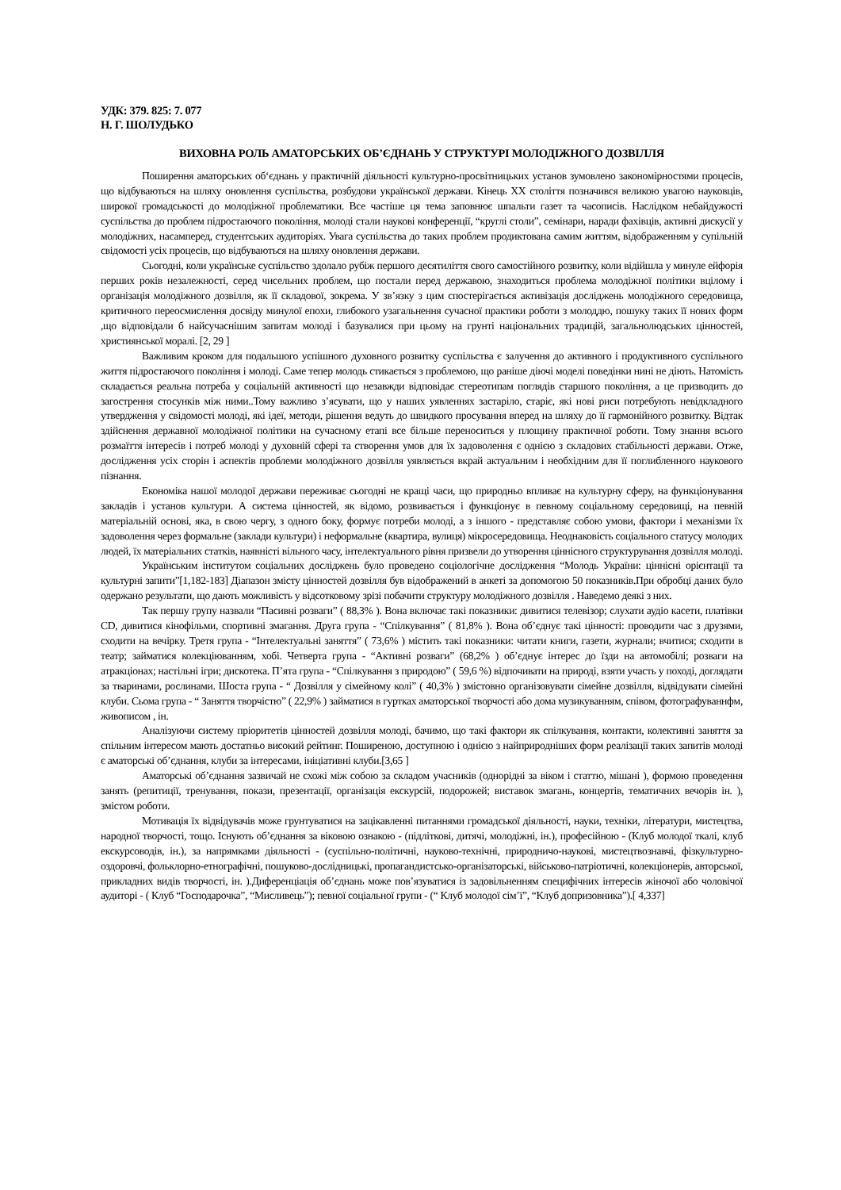УДК: 379. 825: 7. 077
Н. Г. ШОЛУДЬКО
ВИХОВНА РОЛЬ АМАТОРСЬКИХ ОБ’ЄДНАНЬ У СТРУКТУРІ МОЛОДІЖНОГО ДОЗВІЛЛЯ
Поширення аматорських об‘єднань у практичній діяльності культурно-просвітницьких установ зумовлено закономірностями процесів, що відбуваються на шляху оновлення суспільства, розбудови української держави. Кінець XX століття позначився великою увагою науковців, широкої громадськості до молодіжної проблематики. Все частіше ця тема заповнює шпальти газет та часописів. Наслідком небайдужості суспільства до проблем підростаючого покоління, молоді стали наукові конференції, “круглі столи”, семінари, наради фахівців, активні дискусії у молодіжних, насамперед, студентських аудиторіях. Увага суспільства до таких проблем продиктована самим життям, відображенням у супільній свідомості усіх процесів, що відбуваються на шляху оновлення держави.
Сьогодні, коли українське суспільство здолало рубіж першого десятиліття свого самостійного розвитку, коли відійшла у минуле ейфорія перших років незалежності, серед чисельних проблем, що постали перед державою, знаходиться проблема молодіжної політики вцілому і організація молодіжного дозвілля, як її складової, зокрема. У зв’язку з цим спостерігається активізація досліджень молодіжного середовища, критичного переосмислення досвіду минулої епохи, глибокого узагальнення сучасної практики роботи з молоддю, пошуку таких її нових форм ,що відповідали б найсучаснішим запитам молоді і базувалися при цьому на грунті національних традицій, загальнолюдських цінностей, християнської моралі. [2, 29 ]
Важливим кроком для подальшого успішного духовного розвитку суспільства є залучення до активного і продуктивного суспільного життя підростаючого покоління і молоді. Саме тепер молодь стикається з проблемою, що раніше діючі моделі поведінки нині не діють. Натомість складається реальна потреба у соціальній активності що незавжди відповідає стереотипам поглядів старшого покоління, а це призводить до загострення стосунків між ними..Тому важливо з’ясувати, що у наших уявленнях застаріло, старіє, які нові риси потребують невідкладного утвердження у свідомості молоді, які ідеї, методи, рішення ведуть до швидкого просування вперед на шляху до її гармонійного розвитку. Відтак здійснення державної молодіжної політики на сучасному етапі все більше переноситься у площину практичної роботи. Тому знання всього розмаїття інтересів і потреб молоді у духовній сфері та створення умов для їх задоволення є однією з складових стабільності держави. Отже, дослідження усіх сторін і аспектів проблеми молодіжного дозвілля уявляється вкрай актуальним і необхідним для її поглибленного наукового пізнання.
Економіка нашої молодої держави переживає сьогодні не кращі часи, що природньо впливає на культурну сферу, на функціонування закладів і установ культури. А система цінностей, як відомо, розвивається і функціонує в певному соціальному середовищі, на певній матеріальній основі, яка, в свою чергу, з одного боку, формує потреби молоді, а з іншого - представляє собою умови, фактори і механізми їх задоволення через формальне (заклади культури) і неформальне (квартира, вулиця) мікросередовища. Неоднаковість соціального статусу молодих людей, їх матеріальних статків, наявністі вільного часу, інтелектуального рівня призвели до утворення ціннісного структурування дозвілля молоді.
Українським інститутом соціальних досліджень було проведено соціологічне дослідження “Молодь України: ціннісні орієнтації та культурні запити”[1,182-183] Діапазон змісту цінностей дозвілля був відображений в анкеті за допомогою 50 показників.При обробці даних було одержано результати, що дають можливість у відсотковому зрізі побачити структуру молодіжного дозвілля . Наведемо деякі з них.
Так першу групу назвали “Пасивні розваги” ( 88,3% ). Вона включає такі показники: дивитися телевізор; слухати аудіо касети, платівки CD, дивитися кінофільми, спортивні змагання. Друга група - “Спілкування” ( 81,8% ). Вона об’єднує такі цінності: проводити час з друзями, сходити на вечірку. Третя група - “Інтелектуальні заняття” ( 73,6% ) містить такі показники: читати книги, газети, журнали; вчитися; сходити в театр; займатися колекціюванням, хобі. Четверта група - “Активні розваги” (68,2% ) об’єднує інтерес до їзди на автомобілі; розваги на атракціонах; настільні ігри; дискотека. П’ята група - “Спілкування з природою” ( 59,6 %) відпочивати на природі, взяти участь у поході, доглядати за тваринами, рослинами. Шоста група - “ Дозвілля у сімейному колі” ( 40,3% ) змістовно організовувати сімейне дозвілля, відвідувати сімейні клуби. Сьома група - “ Заняття творчістю” ( 22,9% ) займатися в гуртках аматорської творчості або дома музикуванням, співом, фотографуваннфм, живописом , ін.
Аналізуючи систему пріоритетів цінностей дозвілля молоді, бачимо, що такі фактори як спілкування, контакти, колективні заняття за спільним інтересом мають достатньо високий рейтинг. Поширеною, доступною і однією з найприродніших форм реалізації таких запитів молоді є аматорські об’єднання, клуби за інтересами, ініціативні клуби.[3,65 ]
Аматорські об’єднання зазвичай не схожі між собою за складом учасників (однорідні за віком і статтю, мішані ), формою проведення занять (репитиції, тренування, покази, презентації, організація екскурсій, подорожей; виставок змагань, концертів, тематичних вечорів ін. ), змістом роботи.
Мотивація їх відвідувачів може грунтуватися на зацікавленні питаннями громадської діяльності, науки, техніки, літератури, мистецтва, народної творчості, тощо. Існують об’єднання за віковою ознакою - (підліткові, дитячі, молодіжні, ін.), професійною - (Клуб молодої ткалі, клуб екскурсоводів, ін.), за напрямками діяльності - (суспільно-політичні, науково-технічні, природничо-наукові, мистецтвознавчі, фізкультурно-оздоровчі, фольклорно-етнографічні, пошуково-дослідницькі, пропагандистсько-організаторські, військово-патріотичні, колекціонерів, авторської, прикладних видів творчості, ін. ).Диференціація об’єднань може пов’язуватися із задовільненням специфічних інтересів жіночої або чоловічої аудиторі - ( Клуб “Господарочка”, “Мисливець”); певної соціальної групи - (“ Клуб молодої сім’ї”, “Клуб допризовника”).[ 4,337]